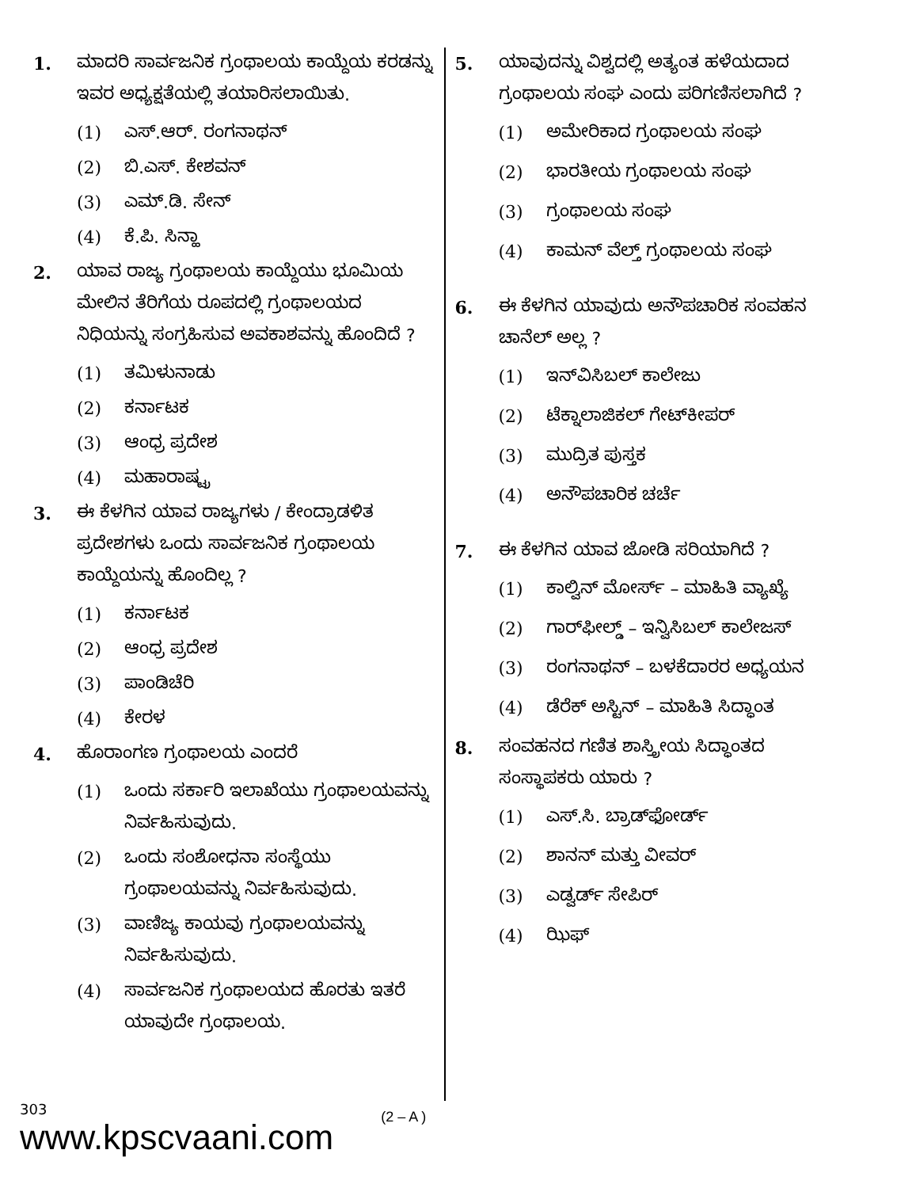1. ಮಾದರಿ ಸಾರ್ವಜನಿಕ ಗ್ರಂಥಾಲಯ ಕಾಯ್ದೆಯ ಕರಡನ್ನು ಇವರ ಅಧ್ಯಕ್ಷತೆಯಲ್ಲಿ ತಯಾರಿಸಲಾಯಿತು.
(1) ಎಸ್.ಆರ್. ರಂಗನಾಥನ್
(2) ಬಿ.ಎಸ್. ಕೇಶವನ್
(3) ಎಮ್.ಡಿ. ಸೇನ್
(4) ಕೆ.ಪಿ. ಸಿನ್ಹಾ
2. ಯಾವ ರಾಜ್ಯ ಗ್ರಂಥಾಲಯ ಕಾಯ್ದೆಯು ಭೂಮಿಯ ಮೇಲಿನ ತೆರಿಗೆಯ ರೂಪದಲ್ಲಿ ಗ್ರಂಥಾಲಯದ ನಿಧಿಯನ್ನು ಸಂಗ್ರಹಿಸುವ ಅವಕಾಶವನ್ನು ಹೊಂದಿದೆ ?
(1) ತಮಿಳುನಾಡು
(2) ಕರ್ನಾಟಕ
(3) ಆಂಧ್ರ ಪ್ರದೇಶ
(4) ಮಹಾರಾಷ್ಟ್ರ
3. ಈ ಕೆಳಗಿನ ಯಾವ ರಾಜ್ಯಗಳು / ಕೇಂದ್ರಾಡಳಿತ ಪ್ರದೇಶಗಳು ಒಂದು ಸಾರ್ವಜನಿಕ ಗ್ರಂಥಾಲಯ ಕಾಯ್ದೆಯನ್ನು ಹೊಂದಿಲ್ಲ ?
(1) ಕರ್ನಾಟಕ
(2) ಆಂಧ್ರ ಪ್ರದೇಶ
(3) ಪಾಂಡಿಚೆರಿ
(4) ಕೇರಳ
4. ಹೊರಾಂಗಣ ಗ್ರಂಥಾಲಯ ಎಂದರೆ
(1) ಒಂದು ಸರ್ಕಾರಿ ಇಲಾಖೆಯು ಗ್ರಂಥಾಲಯವನ್ನು ನಿರ್ವಹಿಸುವುದು.
(2) ಒಂದು ಸಂಶೋಧನಾ ಸಂಸ್ಥೆಯು ಗ್ರಂಥಾಲಯವನ್ನು ನಿರ್ವಹಿಸುವುದು.
(3) ವಾಣಿಜ್ಯ ಕಾಯವು ಗ್ರಂಥಾಲಯವನ್ನು ನಿರ್ವಹಿಸುವುದು.
(4) ಸಾರ್ವಜನಿಕ ಗ್ರಂಥಾಲಯದ ಹೊರತು ಇತರೆ ಯಾವುದೇ ಗ್ರಂಥಾಲಯ.
5. ಯಾವುದನ್ನು ವಿಶ್ವದಲ್ಲಿ ಅತ್ಯಂತ ಹಳೆಯದಾದ ಗ್ರಂಥಾಲಯ ಸಂಘ ಎಂದು ಪರಿಗಣಿಸಲಾಗಿದೆ ?
(1) ಅಮೇರಿಕಾದ ಗ್ರಂಥಾಲಯ ಸಂಘ
(2) ಭಾರತೀಯ ಗ್ರಂಥಾಲಯ ಸಂಘ
(3) ಗ್ರಂಥಾಲಯ ಸಂಘ
(4) ಕಾಮನ್ ವೆಲ್ತ್ ಗ್ರಂಥಾಲಯ ಸಂಘ
6. ಈ ಕೆಳಗಿನ ಯಾವುದು ಅನೌಪಚಾರಿಕ ಸಂವಹನ ಚಾನೆಲ್ ಅಲ್ಲ ?
(1) ಇನ್‌ವಿಸಿಬಲ್ ಕಾಲೇಜು
(2) ಟೆಕ್ನಾಲಾಜಿಕಲ್ ಗೇಟ್‌ಕೀಪರ್
(3) ಮುದ್ರಿತ ಪುಸ್ತಕ
(4) ಅನೌಪಚಾರಿಕ ಚರ್ಚೆ
7. ಈ ಕೆಳಗಿನ ಯಾವ ಜೋಡಿ ಸರಿಯಾಗಿದೆ ?
(1) ಕಾಲ್ವಿನ್ ಮೋರ್ಸ್ – ಮಾಹಿತಿ ವ್ಯಾಖ್ಯೆ
(2) ಗಾರ್‌ಫೀಲ್ಡ್ – ಇನ್ವಿಸಿಬಲ್ ಕಾಲೇಜಸ್
(3) ರಂಗನಾಥನ್ – ಬಳಕೆದಾರರ ಅಧ್ಯಯನ
(4) ಡೆರೆಕ್ ಅಸ್ಟಿನ್ – ಮಾಹಿತಿ ಸಿದ್ಧಾಂತ
8. ಸಂವಹನದ ಗಣಿತ ಶಾಸ್ತ್ರೀಯ ಸಿದ್ಧಾಂತದ ಸಂಸ್ಥಾಪಕರು ಯಾರು ?
(1) ಎಸ್.ಸಿ. ಬ್ರಾಡ್‌ಫೋರ್ಡ್
(2) ಶಾನನ್ ಮತ್ತು ವೀವರ್
(3) ಎಡ್ವರ್ಡ್ ಸೇಪಿರ್
(4) ಝಿಫ್
303
www.kpscvaani.com
(2 – A )